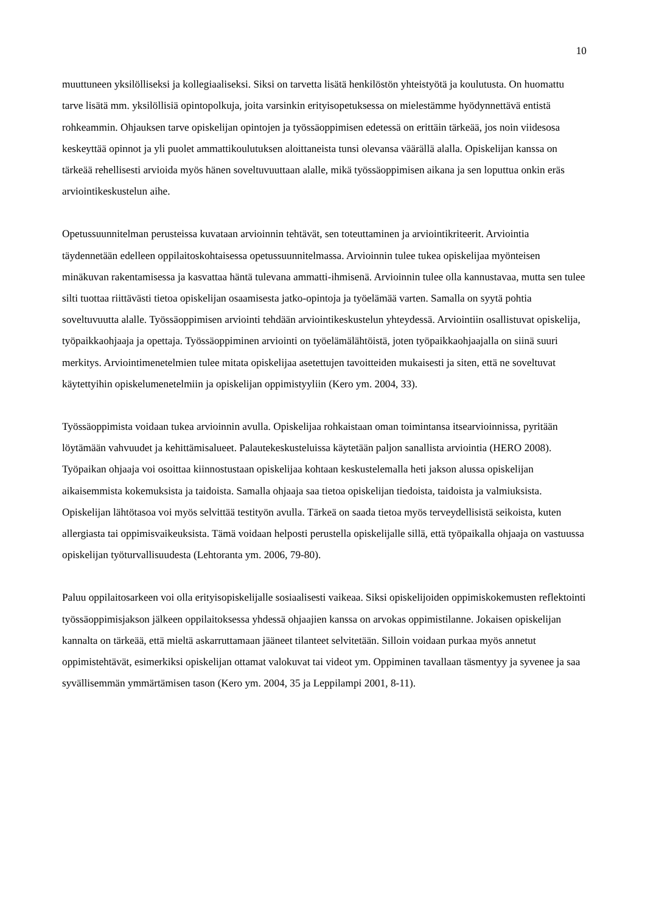10
muuttuneen yksilölliseksi ja kollegiaaliseksi. Siksi on tarvetta lisätä henkilöstön yhteistyötä ja koulutusta. On huomattu tarve lisätä mm. yksilöllisiä opintopolkuja, joita varsinkin erityisopetuksessa on mielestämme hyödynnettävä entistä rohkeammin. Ohjauksen tarve opiskelijan opintojen ja työssäoppimisen edetessä on erittäin tärkeää, jos noin viidesosa keskeyttää opinnot ja yli puolet ammattikoulutuksen aloittaneista tunsi olevansa väärällä alalla. Opiskelijan kanssa on tärkeää rehellisesti arvioida myös hänen soveltuvuuttaan alalle, mikä työssäoppimisen aikana ja sen loputtua onkin eräs arviointikeskustelun aihe.
Opetussuunnitelman perusteissa kuvataan arvioinnin tehtävät, sen toteuttaminen ja arviointikriteerit. Arviointia täydennetään edelleen oppilaitoskohtaisessa opetussuunnitelmassa. Arvioinnin tulee tukea opiskelijaa myönteisen minäkuvan rakentamisessa ja kasvattaa häntä tulevana ammatti-ihmisenä. Arvioinnin tulee olla kannustavaa, mutta sen tulee silti tuottaa riittävästi tietoa opiskelijan osaamisesta jatko-opintoja ja työelämää varten. Samalla on syytä pohtia soveltuvuutta alalle. Työssäoppimisen arviointi tehdään arviointikeskustelun yhteydessä. Arviointiin osallistuvat opiskelija, työpaikkaohjaaja ja opettaja. Työssäoppiminen arviointi on työelämälähtöistä, joten työpaikkaohjaajalla on siinä suuri merkitys. Arviointimenetelmien tulee mitata opiskelijaa asetettujen tavoitteiden mukaisesti ja siten, että ne soveltuvat käytettyihin opiskelumenetelmiin ja opiskelijan oppimistyyliin (Kero ym. 2004, 33).
Työssäoppimista voidaan tukea arvioinnin avulla. Opiskelijaa rohkaistaan oman toimintansa itsearvioinnissa, pyritään löytämään vahvuudet ja kehittämisalueet. Palautekeskusteluissa käytetään paljon sanallista arviointia (HERO 2008). Työpaikan ohjaaja voi osoittaa kiinnostustaan opiskelijaa kohtaan keskustelemalla heti jakson alussa opiskelijan aikaisemmista kokemuksista ja taidoista. Samalla ohjaaja saa tietoa opiskelijan tiedoista, taidoista ja valmiuksista. Opiskelijan lähtötasoa voi myös selvittää testityön avulla. Tärkeä on saada tietoa myös terveydellisistä seikoista, kuten allergiasta tai oppimisvaikeuksista. Tämä voidaan helposti perustella opiskelijalle sillä, että työpaikalla ohjaaja on vastuussa opiskelijan työturvallisuudesta (Lehtoranta ym. 2006, 79-80).
Paluu oppilaitosarkeen voi olla erityisopiskelijalle sosiaalisesti vaikeaa. Siksi opiskelijoiden oppimiskokemusten reflektointi työssäoppimisjakson jälkeen oppilaitoksessa yhdessä ohjaajien kanssa on arvokas oppimistilanne. Jokaisen opiskelijan kannalta on tärkeää, että mieltä askarruttamaan jääneet tilanteet selvitetään. Silloin voidaan purkaa myös annetut oppimistehtävät, esimerkiksi opiskelijan ottamat valokuvat tai videot ym. Oppiminen tavallaan täsmentyy ja syvenee ja saa syvällisemmän ymmärtämisen tason (Kero ym. 2004, 35 ja Leppilampi 2001, 8-11).